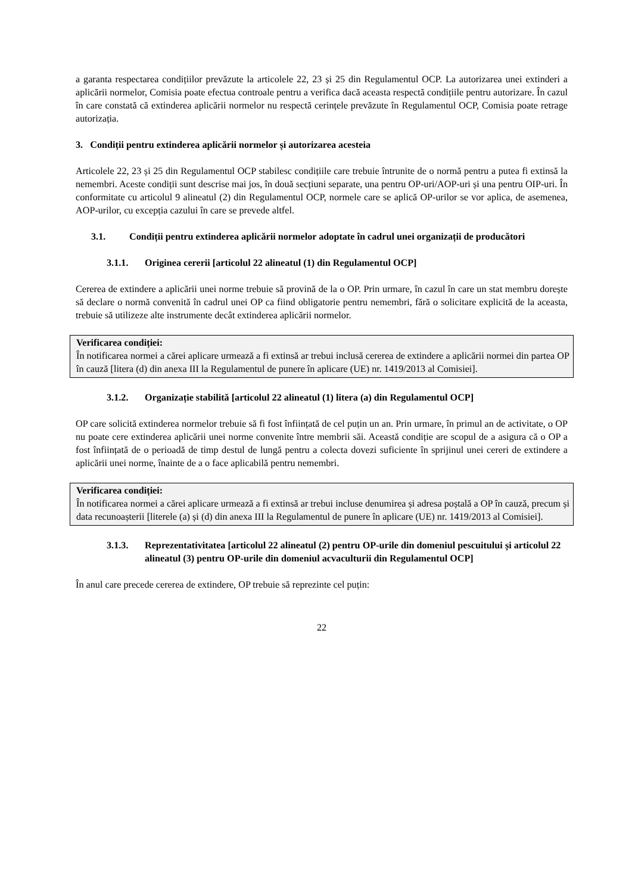a garanta respectarea condițiilor prevăzute la articolele 22, 23 și 25 din Regulamentul OCP. La autorizarea unei extinderi a aplicării normelor, Comisia poate efectua controale pentru a verifica dacă aceasta respectă condițiile pentru autorizare. În cazul în care constată că extinderea aplicării normelor nu respectă cerințele prevăzute în Regulamentul OCP, Comisia poate retrage autorizația.
3. Condiții pentru extinderea aplicării normelor și autorizarea acesteia
Articolele 22, 23 și 25 din Regulamentul OCP stabilesc condițiile care trebuie întrunite de o normă pentru a putea fi extinsă la nemembri. Aceste condiții sunt descrise mai jos, în două secțiuni separate, una pentru OP-uri/AOP-uri și una pentru OIP-uri. În conformitate cu articolul 9 alineatul (2) din Regulamentul OCP, normele care se aplică OP-urilor se vor aplica, de asemenea, AOP-urilor, cu excepția cazului în care se prevede altfel.
3.1. Condiții pentru extinderea aplicării normelor adoptate în cadrul unei organizații de producători
3.1.1. Originea cererii [articolul 22 alineatul (1) din Regulamentul OCP]
Cererea de extindere a aplicării unei norme trebuie să provină de la o OP. Prin urmare, în cazul în care un stat membru dorește să declare o normă convenită în cadrul unei OP ca fiind obligatorie pentru nemembri, fără o solicitare explicită de la aceasta, trebuie să utilizeze alte instrumente decât extinderea aplicării normelor.
Verificarea condiției:
În notificarea normei a cărei aplicare urmează a fi extinsă ar trebui inclusă cererea de extindere a aplicării normei din partea OP în cauză [litera (d) din anexa III la Regulamentul de punere în aplicare (UE) nr. 1419/2013 al Comisiei].
3.1.2. Organizație stabilită [articolul 22 alineatul (1) litera (a) din Regulamentul OCP]
OP care solicită extinderea normelor trebuie să fi fost înființată de cel puțin un an. Prin urmare, în primul an de activitate, o OP nu poate cere extinderea aplicării unei norme convenite între membrii săi. Această condiție are scopul de a asigura că o OP a fost înființată de o perioadă de timp destul de lungă pentru a colecta dovezi suficiente în sprijinul unei cereri de extindere a aplicării unei norme, înainte de a o face aplicabilă pentru nemembri.
Verificarea condiției:
În notificarea normei a cărei aplicare urmează a fi extinsă ar trebui incluse denumirea și adresa poștală a OP în cauză, precum și data recunoașterii [literele (a) și (d) din anexa III la Regulamentul de punere în aplicare (UE) nr. 1419/2013 al Comisiei].
3.1.3. Reprezentativitatea [articolul 22 alineatul (2) pentru OP-urile din domeniul pescuitului și articolul 22 alineatul (3) pentru OP-urile din domeniul acvaculturii din Regulamentul OCP]
În anul care precede cererea de extindere, OP trebuie să reprezinte cel puțin:
22